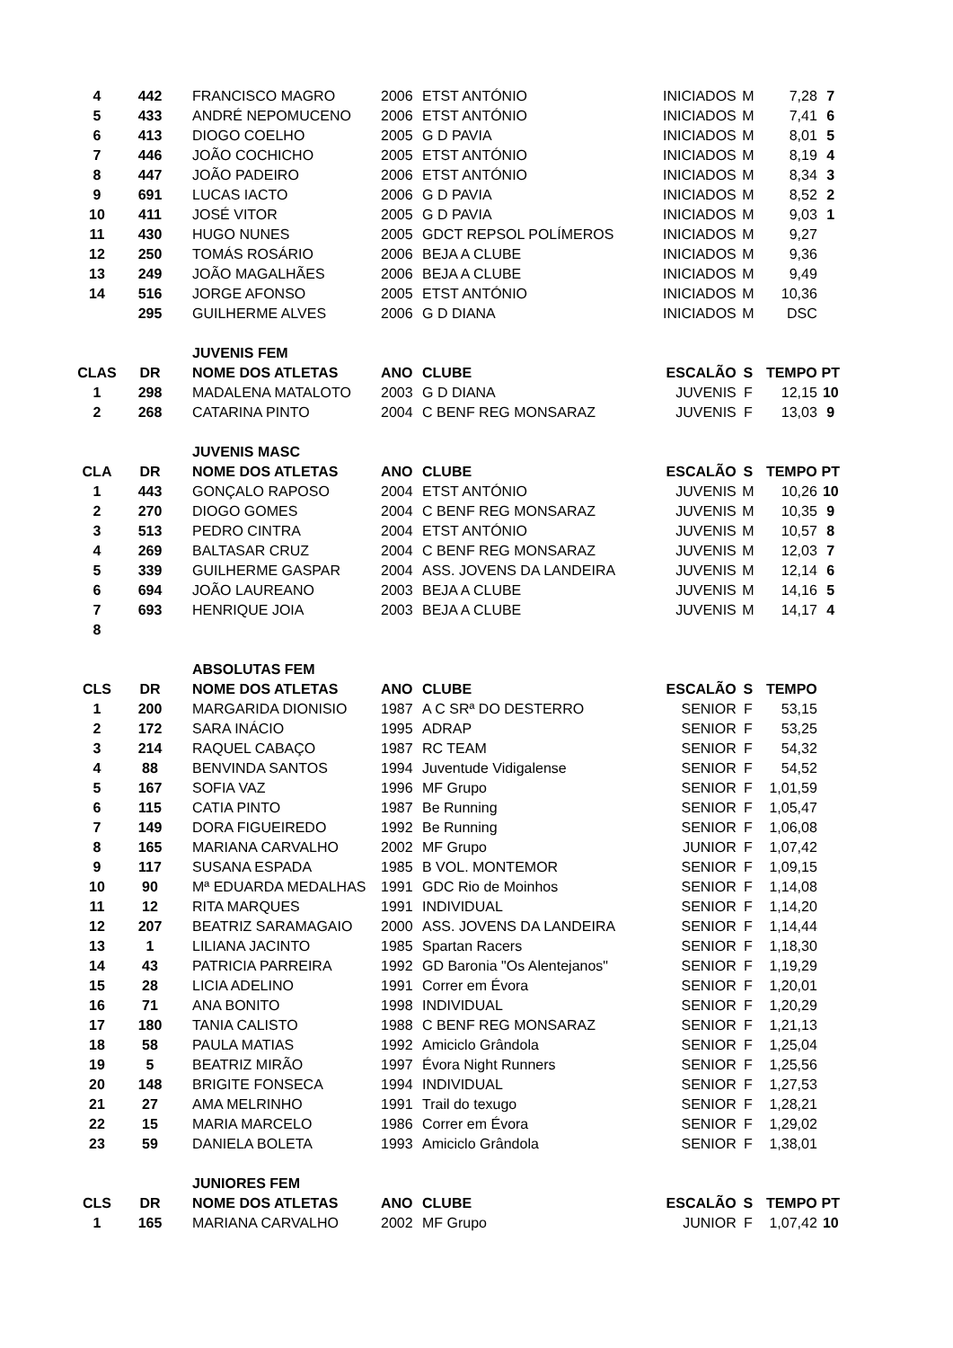| 4 | 442 | FRANCISCO MAGRO | 2006 | ETST ANTÓNIO | INICIADOS | M | 7,28 | 7 |
| 5 | 433 | ANDRÉ NEPOMUCENO | 2006 | ETST ANTÓNIO | INICIADOS | M | 7,41 | 6 |
| 6 | 413 | DIOGO COELHO | 2005 | G D PAVIA | INICIADOS | M | 8,01 | 5 |
| 7 | 446 | JOÃO COCHICHO | 2005 | ETST ANTÓNIO | INICIADOS | M | 8,19 | 4 |
| 8 | 447 | JOÃO PADEIRO | 2006 | ETST ANTÓNIO | INICIADOS | M | 8,34 | 3 |
| 9 | 691 | LUCAS IACTO | 2006 | G D PAVIA | INICIADOS | M | 8,52 | 2 |
| 10 | 411 | JOSÉ VITOR | 2005 | G D PAVIA | INICIADOS | M | 9,03 | 1 |
| 11 | 430 | HUGO NUNES | 2005 | GDCT REPSOL POLÍMEROS | INICIADOS | M | 9,27 | |
| 12 | 250 | TOMÁS ROSÁRIO | 2006 | BEJA A CLUBE | INICIADOS | M | 9,36 | |
| 13 | 249 | JOÃO MAGALHÃES | 2006 | BEJA A CLUBE | INICIADOS | M | 9,49 | |
| 14 | 516 | JORGE AFONSO | 2005 | ETST ANTÓNIO | INICIADOS | M | 10,36 | |
| | 295 | GUILHERME ALVES | 2006 | G D DIANA | INICIADOS | M | DSC | |
| | | JUVENIS FEM | | | | | | |
| CLAS | DR | NOME DOS ATLETAS | ANO | CLUBE | ESCALÃO | S | TEMPO | PT |
| 1 | 298 | MADALENA MATALOTO | 2003 | G D DIANA | JUVENIS | F | 12,15 | 10 |
| 2 | 268 | CATARINA PINTO | 2004 | C BENF REG MONSARAZ | JUVENIS | F | 13,03 | 9 |
| | | JUVENIS MASC | | | | | | |
| CLA | DR | NOME DOS ATLETAS | ANO | CLUBE | ESCALÃO | S | TEMPO | PT |
| 1 | 443 | GONÇALO RAPOSO | 2004 | ETST ANTÓNIO | JUVENIS | M | 10,26 | 10 |
| 2 | 270 | DIOGO GOMES | 2004 | C BENF REG MONSARAZ | JUVENIS | M | 10,35 | 9 |
| 3 | 513 | PEDRO CINTRA | 2004 | ETST ANTÓNIO | JUVENIS | M | 10,57 | 8 |
| 4 | 269 | BALTASAR CRUZ | 2004 | C BENF REG MONSARAZ | JUVENIS | M | 12,03 | 7 |
| 5 | 339 | GUILHERME GASPAR | 2004 | ASS. JOVENS DA LANDEIRA | JUVENIS | M | 12,14 | 6 |
| 6 | 694 | JOÃO LAUREANO | 2003 | BEJA A CLUBE | JUVENIS | M | 14,16 | 5 |
| 7 | 693 | HENRIQUE JOIA | 2003 | BEJA A CLUBE | JUVENIS | M | 14,17 | 4 |
| 8 | | | | | | | | |
| | | ABSOLUTAS FEM | | | | | | |
| CLS | DR | NOME DOS ATLETAS | ANO | CLUBE | ESCALÃO | S | TEMPO | |
| 1 | 200 | MARGARIDA DIONISIO | 1987 | A C SRª DO DESTERRO | SENIOR | F | 53,15 | |
| 2 | 172 | SARA INÁCIO | 1995 | ADRAP | SENIOR | F | 53,25 | |
| 3 | 214 | RAQUEL CABAÇO | 1987 | RC TEAM | SENIOR | F | 54,32 | |
| 4 | 88 | BENVINDA SANTOS | 1994 | Juventude Vidigalense | SENIOR | F | 54,52 | |
| 5 | 167 | SOFIA VAZ | 1996 | MF Grupo | SENIOR | F | 1,01,59 | |
| 6 | 115 | CATIA PINTO | 1987 | Be Running | SENIOR | F | 1,05,47 | |
| 7 | 149 | DORA FIGUEIREDO | 1992 | Be Running | SENIOR | F | 1,06,08 | |
| 8 | 165 | MARIANA CARVALHO | 2002 | MF Grupo | JUNIOR | F | 1,07,42 | |
| 9 | 117 | SUSANA ESPADA | 1985 | B VOL. MONTEMOR | SENIOR | F | 1,09,15 | |
| 10 | 90 | Mª EDUARDA MEDALHAS | 1991 | GDC Rio de Moinhos | SENIOR | F | 1,14,08 | |
| 11 | 12 | RITA MARQUES | 1991 | INDIVIDUAL | SENIOR | F | 1,14,20 | |
| 12 | 207 | BEATRIZ SARAMAGAIO | 2000 | ASS. JOVENS DA LANDEIRA | SENIOR | F | 1,14,44 | |
| 13 | 1 | LILIANA JACINTO | 1985 | Spartan Racers | SENIOR | F | 1,18,30 | |
| 14 | 43 | PATRICIA PARREIRA | 1992 | GD Baronia "Os Alentejanos" | SENIOR | F | 1,19,29 | |
| 15 | 28 | LICIA ADELINO | 1991 | Correr em Évora | SENIOR | F | 1,20,01 | |
| 16 | 71 | ANA BONITO | 1998 | INDIVIDUAL | SENIOR | F | 1,20,29 | |
| 17 | 180 | TANIA CALISTO | 1988 | C BENF REG MONSARAZ | SENIOR | F | 1,21,13 | |
| 18 | 58 | PAULA MATIAS | 1992 | Amiciclo Grândola | SENIOR | F | 1,25,04 | |
| 19 | 5 | BEATRIZ MIRÃO | 1997 | Évora Night Runners | SENIOR | F | 1,25,56 | |
| 20 | 148 | BRIGITE FONSECA | 1994 | INDIVIDUAL | SENIOR | F | 1,27,53 | |
| 21 | 27 | AMA MELRINHO | 1991 | Trail do texugo | SENIOR | F | 1,28,21 | |
| 22 | 15 | MARIA MARCELO | 1986 | Correr em Évora | SENIOR | F | 1,29,02 | |
| 23 | 59 | DANIELA BOLETA | 1993 | Amiciclo Grândola | SENIOR | F | 1,38,01 | |
| | | JUNIORES FEM | | | | | | |
| CLS | DR | NOME DOS ATLETAS | ANO | CLUBE | ESCALÃO | S | TEMPO | PT |
| 1 | 165 | MARIANA CARVALHO | 2002 | MF Grupo | JUNIOR | F | 1,07,42 | 10 |